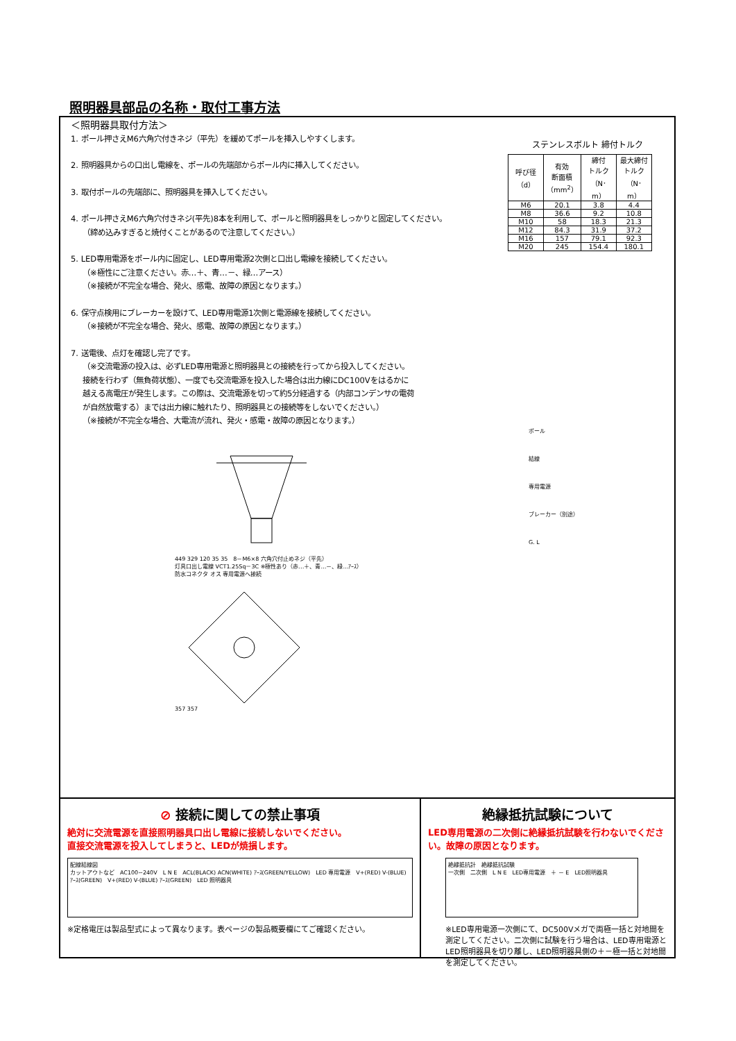照明器具部品の名称・取付工事方法
＜照明器具取付方法＞
1. ポール押さえM6六角穴付きネジ（平先）を緩めてポールを挿入しやすくします。
2. 照明器具からの口出し電線を、ポールの先端部からポール内に挿入してください。
3. 取付ポールの先端部に、照明器具を挿入してください。
4. ポール押さえM6六角穴付きネジ(平先)8本を利用して、ポールと照明器具をしっかりと固定してください。
（締め込みすぎると焼付くことがあるので注意してください。）
5. LED専用電源をポール内に固定し、LED専用電源2次側と口出し電線を接続してください。
（※極性にご注意ください。赤…＋、青…－、緑…アース）
（※接続が不完全な場合、発火、感電、故障の原因となります。）
6. 保守点検用にブレーカーを設けて、LED専用電源1次側と電源線を接続してください。
（※接続が不完全な場合、発火、感電、故障の原因となります。）
7. 送電後、点灯を確認し完了です。
（※交流電源の投入は、必ずLED専用電源と照明器具との接続を行ってから投入してください。
接続を行わず（無負荷状態）、一度でも交流電源を投入した場合は出力線にDC100Vをはるかに
越える高電圧が発生します。この際は、交流電源を切って約5分経過する（内部コンデンサの電荷
が自然放電する）までは出力線に触れたり、照明器具との接続等をしないでください。）
（※接続が不完全な場合、大電流が流れ、発火・感電・故障の原因となります。）
449 329 120 35 35　8－M6×8 六角穴付止めネジ（平先）
灯具口出し電線 VCT1.25Sq－3C ※極性あり（赤…＋、青…－、緑…ｱｰｽ）
防水コネクタ オス 専用電源へ接続
357 357
ステンレスボルト 締付トルク
| 呼び径 （d） | 有効 断面積 （mm<sup>2</sup>） | 締付 トルク （N･m） | 最大締付 トルク （N･m） |
| --- | --- | --- | --- |
| M6 | 20.1 | 3.8 | 4.4 |
| M8 | 36.6 | 9.2 | 10.8 |
| M10 | 58 | 18.3 | 21.3 |
| M12 | 84.3 | 31.9 | 37.2 |
| M16 | 157 | 79.1 | 92.3 |
| M20 | 245 | 154.4 | 180.1 |
ポール
結線
専用電源
ブレーカー（別途）
G. L
⊘ 接続に関しての禁止事項
絶対に交流電源を直接照明器具口出し電線に接続しないでください。
直接交流電源を投入してしまうと、LEDが焼損します。
配線結線図
カットアウトなど　AC100~240V　L N E　ACL(BLACK) ACN(WHITE) ｱｰｽ(GREEN/YELLOW)　LED 専用電源　V+(RED) V-(BLUE) ｱｰｽ(GREEN)　V+(RED) V-(BLUE) ｱｰｽ(GREEN)　LED 照明器具
※定格電圧は製品型式によって異なります。表ページの製品概要欄にてご確認ください。
絶縁抵抗試験について
LED専用電源の二次側に絶縁抵抗試験を行わないでください。故障の原因となります。
絶縁抵抗計　絶縁抵抗試験
一次側　二次側　L N E　LED専用電源　＋ － E　LED照明器具
※LED専用電源一次側にて、DC500Vメガで両極一括と対地間を測定してください。二次側に試験を行う場合は、LED専用電源とLED照明器具を切り離し、LED照明器具側の＋－極一括と対地間を測定してください。